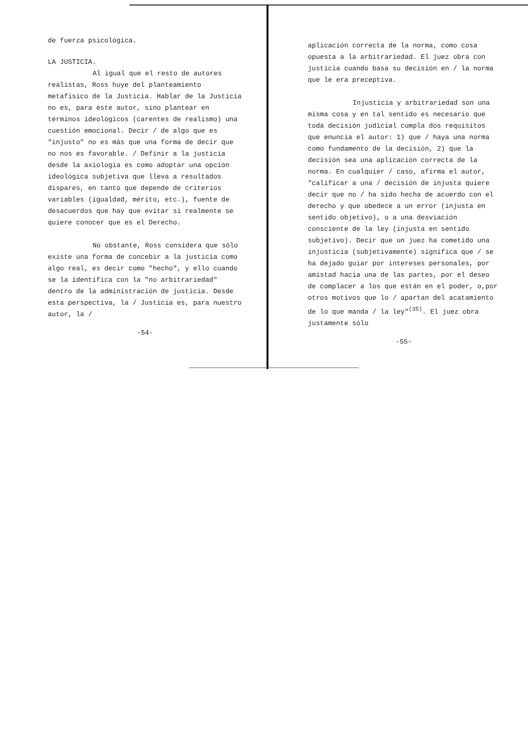de fuerza psicológica.
LA JUSTICIA.
Al igual que el resto de autores realistas, Ross huye del planteamiento metafísico de la Justicia. Hablar de la Justicia no es, para éste autor, sino plantear en términos ideológicos (carentes de realismo) una cuestión emocional. Decir / de algo que es "injusto" no es más que una forma de decir que no nos es favorable. / Definir a la justicia desde la axiología es como adoptar una opción ideológica subjetiva que lleva a resultados dispares, en tanto que depende de criterios variables (igualdad, mérito, etc.), fuente de desacuerdos que hay que evitar si realmente se quiere conocer que es el Derecho.
No obstante, Ross considera que sólo existe una forma de concebir a la justicia como algo real, es decir como "hecho", y ello cuando se la identifica con la "no arbitrariedad" dentro de la administración de justicia. Desde esta perspectiva, la / Justicia es, para nuestro autor, la /
-54-
aplicación correcta de la norma, como cosa opuesta a la arbitrariedad. El juez obra con justicia cuando basa su decisión en / la norma que le era preceptiva.
Injusticia y arbitrariedad son una misma cosa y en tal sentido es necesario que toda decisión judicial cumpla dos requisitos que enuncia el autor: 1) que / haya una norma como fundamento de la decisión, 2) que la decisión sea una aplicación correcta de la norma. En cualquier / caso, afirma el autor, "calificar a una / decisión de injusta quiere decir que no / ha sido hecha de acuerdo con el derecho y que obedece a un error (injusta en sentido objetivo), o a una desviación consciente de la ley (injusta en sentido subjetivo). Decir que un juez ha cometido una injusticia (subjetivamente) significa que / se ha dejado guiar por intereses personales, por amistad hacia una de las partes, por el deseo de complacer a los que están en el poder, o,por otros motivos que lo / apartan del acatamiento de lo que manda / la ley"<sup>(35)</sup>. El juez obra justamente sólo
-55-